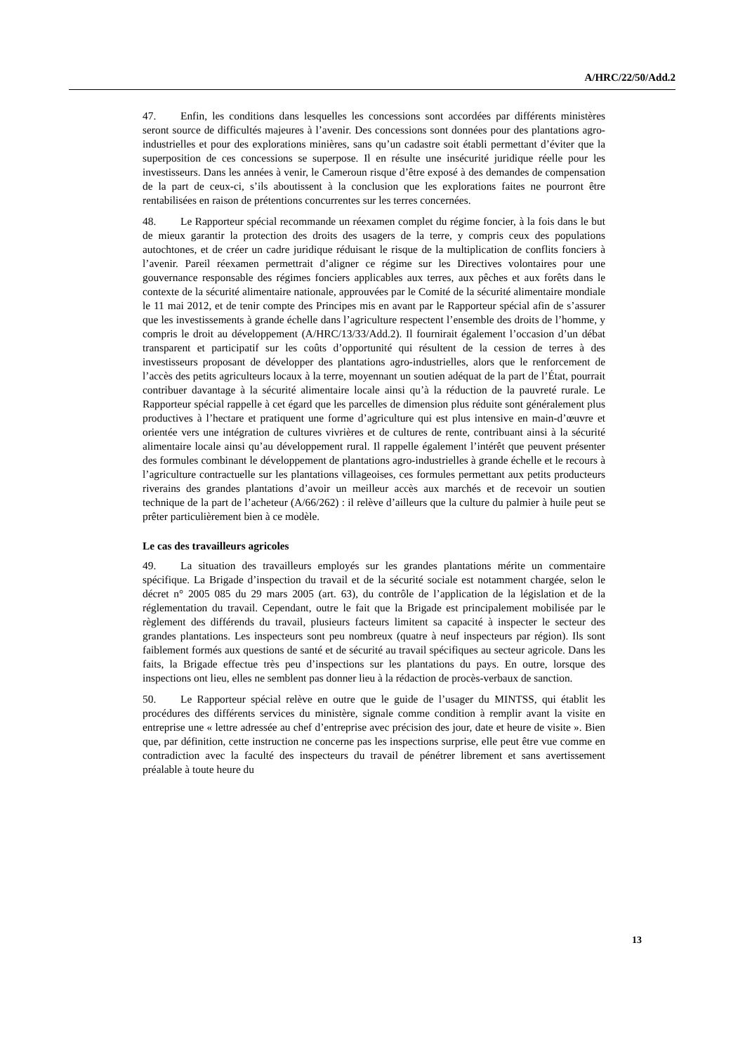A/HRC/22/50/Add.2
47. Enfin, les conditions dans lesquelles les concessions sont accordées par différents ministères seront source de difficultés majeures à l’avenir. Des concessions sont données pour des plantations agro-industrielles et pour des explorations minières, sans qu’un cadastre soit établi permettant d’éviter que la superposition de ces concessions se superpose. Il en résulte une insécurité juridique réelle pour les investisseurs. Dans les années à venir, le Cameroun risque d’être exposé à des demandes de compensation de la part de ceux-ci, s’ils aboutissent à la conclusion que les explorations faites ne pourront être rentabilisées en raison de prétentions concurrentes sur les terres concernées.
48. Le Rapporteur spécial recommande un réexamen complet du régime foncier, à la fois dans le but de mieux garantir la protection des droits des usagers de la terre, y compris ceux des populations autochtones, et de créer un cadre juridique réduisant le risque de la multiplication de conflits fonciers à l’avenir. Pareil réexamen permettrait d’aligner ce régime sur les Directives volontaires pour une gouvernance responsable des régimes fonciers applicables aux terres, aux pêches et aux forêts dans le contexte de la sécurité alimentaire nationale, approuvées par le Comité de la sécurité alimentaire mondiale le 11 mai 2012, et de tenir compte des Principes mis en avant par le Rapporteur spécial afin de s’assurer que les investissements à grande échelle dans l’agriculture respectent l’ensemble des droits de l’homme, y compris le droit au développement (A/HRC/13/33/Add.2). Il fournirait également l’occasion d’un débat transparent et participatif sur les coûts d’opportunité qui résultent de la cession de terres à des investisseurs proposant de développer des plantations agro-industrielles, alors que le renforcement de l’accès des petits agriculteurs locaux à la terre, moyennant un soutien adéquat de la part de l’État, pourrait contribuer davantage à la sécurité alimentaire locale ainsi qu’à la réduction de la pauvreté rurale. Le Rapporteur spécial rappelle à cet égard que les parcelles de dimension plus réduite sont généralement plus productives à l’hectare et pratiquent une forme d’agriculture qui est plus intensive en main-d’œuvre et orientée vers une intégration de cultures vivrières et de cultures de rente, contribuant ainsi à la sécurité alimentaire locale ainsi qu’au développement rural. Il rappelle également l’intérêt que peuvent présenter des formules combinant le développement de plantations agro-industrielles à grande échelle et le recours à l’agriculture contractuelle sur les plantations villageoises, ces formules permettant aux petits producteurs riverains des grandes plantations d’avoir un meilleur accès aux marchés et de recevoir un soutien technique de la part de l’acheteur (A/66/262) : il relève d’ailleurs que la culture du palmier à huile peut se prêter particulièrement bien à ce modèle.
Le cas des travailleurs agricoles
49. La situation des travailleurs employés sur les grandes plantations mérite un commentaire spécifique. La Brigade d’inspection du travail et de la sécurité sociale est notamment chargée, selon le décret n° 2005 085 du 29 mars 2005 (art. 63), du contrôle de l’application de la législation et de la réglementation du travail. Cependant, outre le fait que la Brigade est principalement mobilisée par le règlement des différends du travail, plusieurs facteurs limitent sa capacité à inspecter le secteur des grandes plantations. Les inspecteurs sont peu nombreux (quatre à neuf inspecteurs par région). Ils sont faiblement formés aux questions de santé et de sécurité au travail spécifiques au secteur agricole. Dans les faits, la Brigade effectue très peu d’inspections sur les plantations du pays. En outre, lorsque des inspections ont lieu, elles ne semblent pas donner lieu à la rédaction de procès-verbaux de sanction.
50. Le Rapporteur spécial relève en outre que le guide de l’usager du MINTSS, qui établit les procédures des différents services du ministère, signale comme condition à remplir avant la visite en entreprise une « lettre adressée au chef d’entreprise avec précision des jour, date et heure de visite ». Bien que, par définition, cette instruction ne concerne pas les inspections surprise, elle peut être vue comme en contradiction avec la faculté des inspecteurs du travail de pénétrer librement et sans avertissement préalable à toute heure du
13